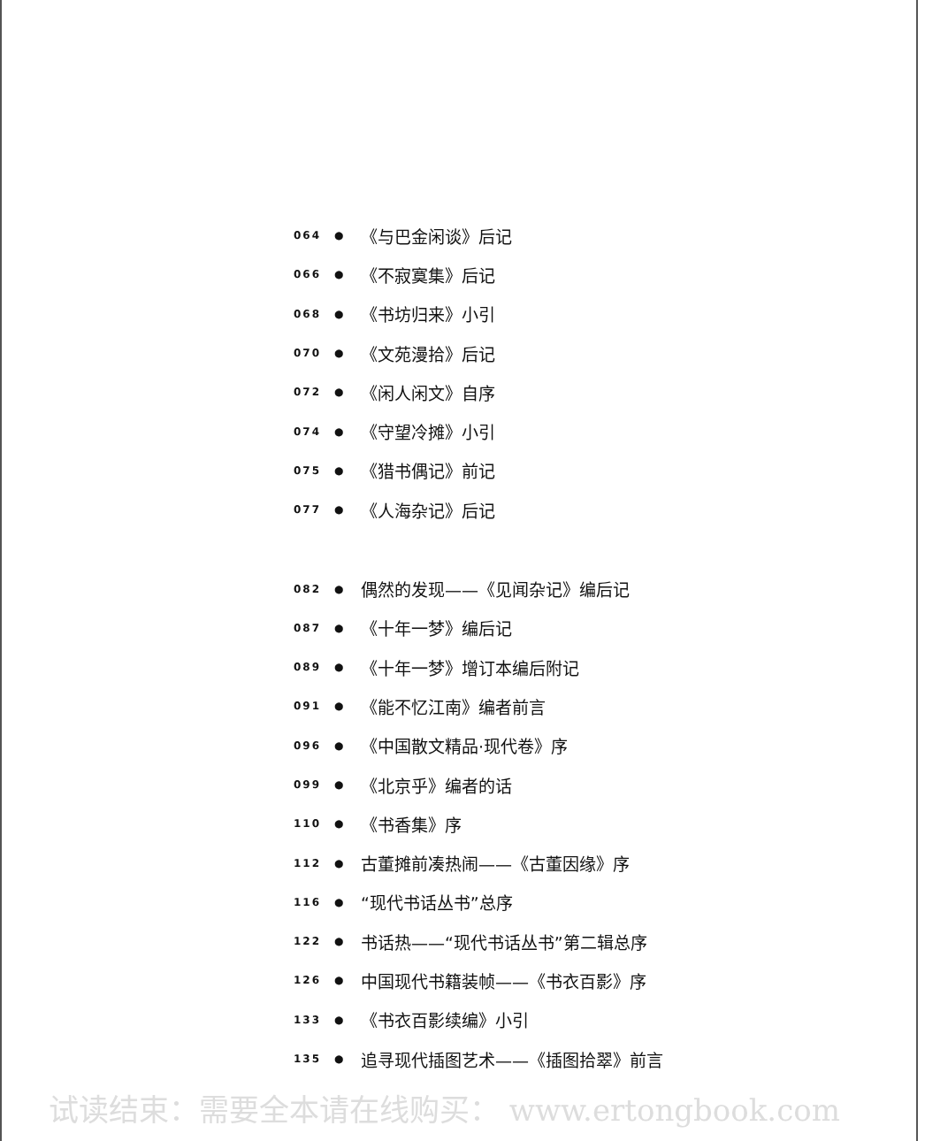064 ● 《与巴金闲谈》后记
066 ● 《不寂寞集》后记
068 ● 《书坊归来》小引
070 ● 《文苑漫拾》后记
072 ● 《闲人闲文》自序
074 ● 《守望冷摊》小引
075 ● 《猎书偶记》前记
077 ● 《人海杂记》后记
082 ● 偶然的发现——《见闻杂记》编后记
087 ● 《十年一梦》编后记
089 ● 《十年一梦》增订本编后附记
091 ● 《能不忆江南》编者前言
096 ● 《中国散文精品·现代卷》序
099 ● 《北京乎》编者的话
110 ● 《书香集》序
112 ● 古董摊前凑热闹——《古董因缘》序
116 ● “现代书话丛书”总序
122 ● 书话热——“现代书话丛书”第二辑总序
126 ● 中国现代书籍装帧——《书衣百影》序
133 ● 《书衣百影续编》小引
135 ● 追寻现代插图艺术——《插图拾翠》前言
试读结束：需要全本请在线购买： www.ertongbook.com